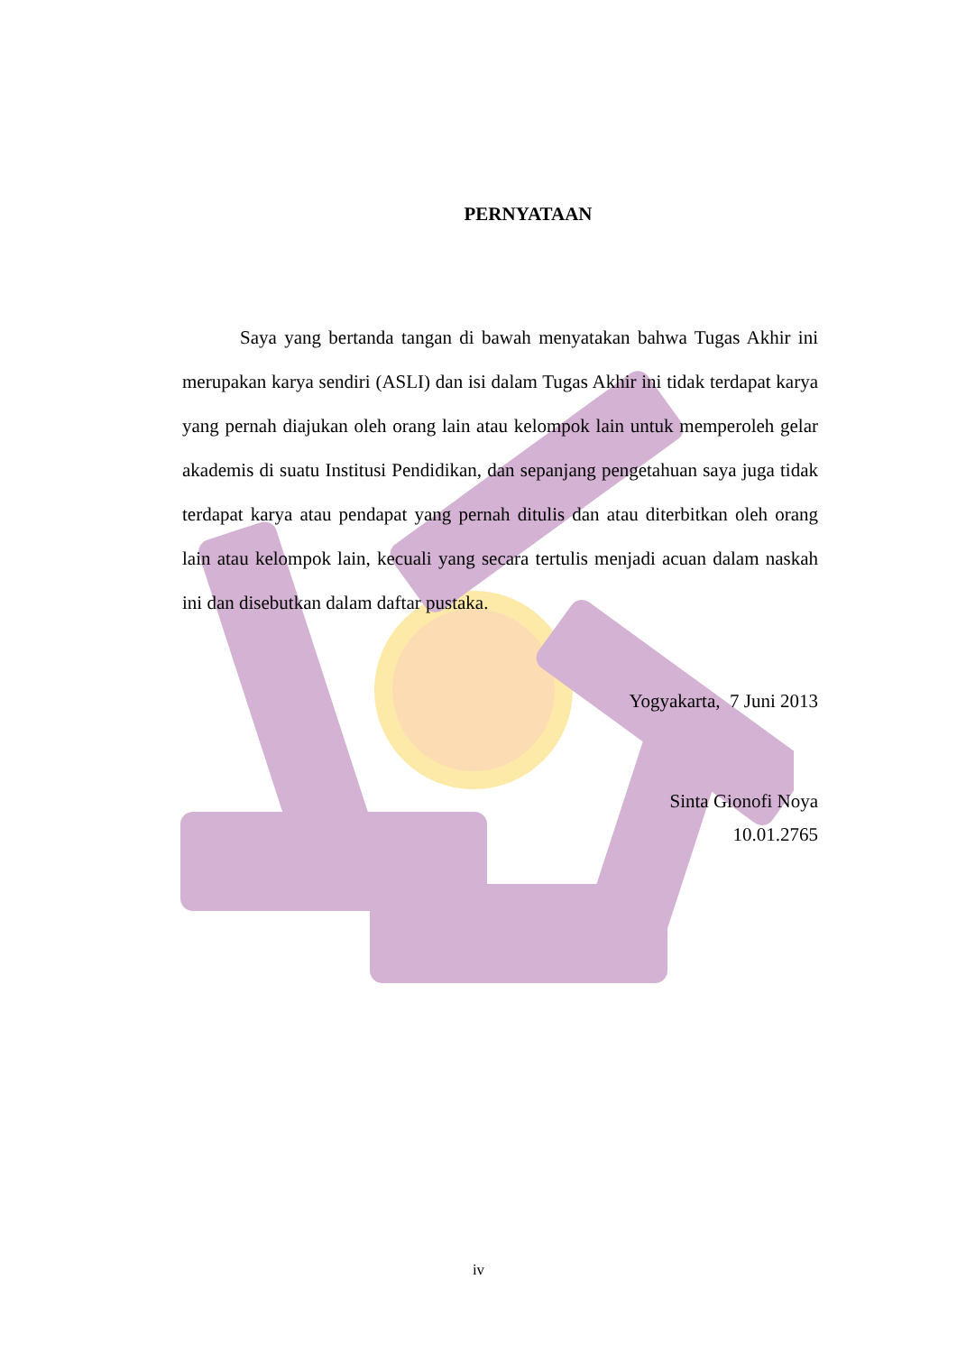PERNYATAAN
Saya yang bertanda tangan di bawah menyatakan bahwa Tugas Akhir ini merupakan karya sendiri (ASLI) dan isi dalam Tugas Akhir ini tidak terdapat karya yang pernah diajukan oleh orang lain atau kelompok lain untuk memperoleh gelar akademis di suatu Institusi Pendidikan, dan sepanjang pengetahuan saya juga tidak terdapat karya atau pendapat yang pernah ditulis dan atau diterbitkan oleh orang lain atau kelompok lain, kecuali yang secara tertulis menjadi acuan dalam naskah ini dan disebutkan dalam daftar pustaka.
Yogyakarta, 7 Juni 2013
Sinta Gionofi Noya
10.01.2765
iv